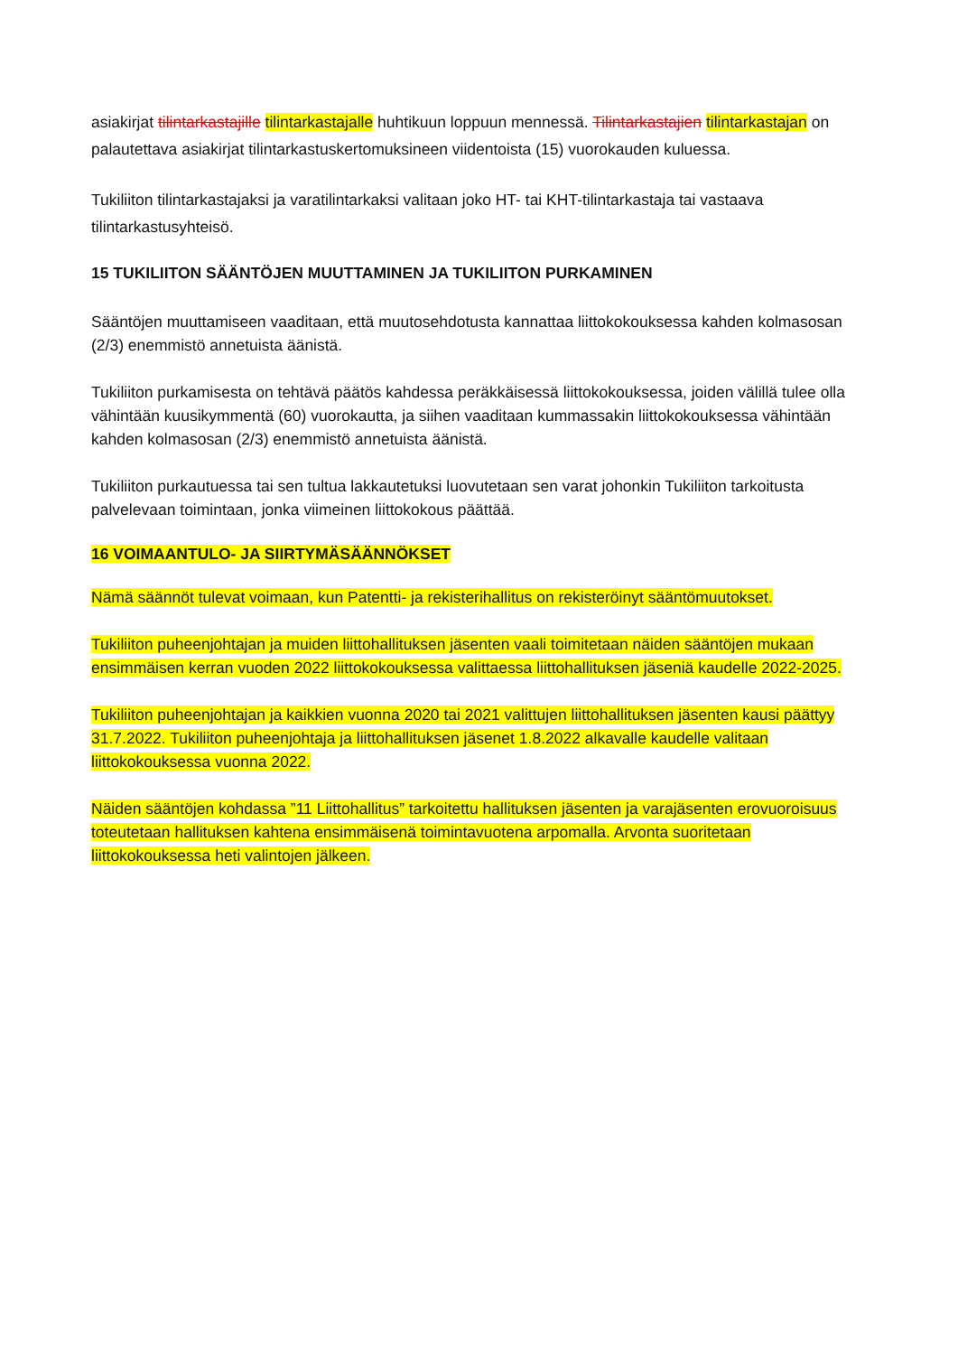asiakirjat tilintarkastajille tilintarkastajalle huhtikuun loppuun mennessä. Tilintarkastajien tilintarkastajan on palautettava asiakirjat tilintarkastuskertomuksineen viidentoista (15) vuorokauden kuluessa.
Tukiliiton tilintarkastajaksi ja varatilintarkaksi valitaan joko HT- tai KHT-tilintarkastaja tai vastaava tilintarkastusyhteisö.
15 TUKILIITON SÄÄNTÖJEN MUUTTAMINEN JA TUKILIITON PURKAMINEN
Sääntöjen muuttamiseen vaaditaan, että muutosehdotusta kannattaa liittokokouksessa kahden kolmasosan (2/3) enemmistö annetuista äänistä.
Tukiliiton purkamisesta on tehtävä päätös kahdessa peräkkäisessä liittokokouksessa, joiden välillä tulee olla vähintään kuusikymmentä (60) vuorokautta, ja siihen vaaditaan kummassakin liittokokouksessa vähintään kahden kolmasosan (2/3) enemmistö annetuista äänistä.
Tukiliiton purkautuessa tai sen tultua lakkautetuksi luovutetaan sen varat johonkin Tukiliiton tarkoitusta palvelevaan toimintaan, jonka viimeinen liittokokous päättää.
16 VOIMAANTULO- JA SIIRTYMÄSÄÄNNÖKSET
Nämä säännöt tulevat voimaan, kun Patentti- ja rekisterihallitus on rekisteröinyt sääntömuutokset.
Tukiliiton puheenjohtajan ja muiden liittohallituksen jäsenten vaali toimitetaan näiden sääntöjen mukaan ensimmäisen kerran vuoden 2022 liittokokouksessa valittaessa liittohallituksen jäseniä kaudelle 2022-2025.
Tukiliiton puheenjohtajan ja kaikkien vuonna 2020 tai 2021 valittujen liittohallituksen jäsenten kausi päättyy 31.7.2022. Tukiliiton puheenjohtaja ja liittohallituksen jäsenet 1.8.2022 alkavalle kaudelle valitaan liittokokouksessa vuonna 2022.
Näiden sääntöjen kohdassa ”11 Liittohallitus” tarkoitettu hallituksen jäsenten ja varajäsenten erovuoroisuus toteutetaan hallituksen kahtena ensimmäisenä toimintavuotena arpomalla. Arvonta suoritetaan liittokokouksessa heti valintojen jälkeen.